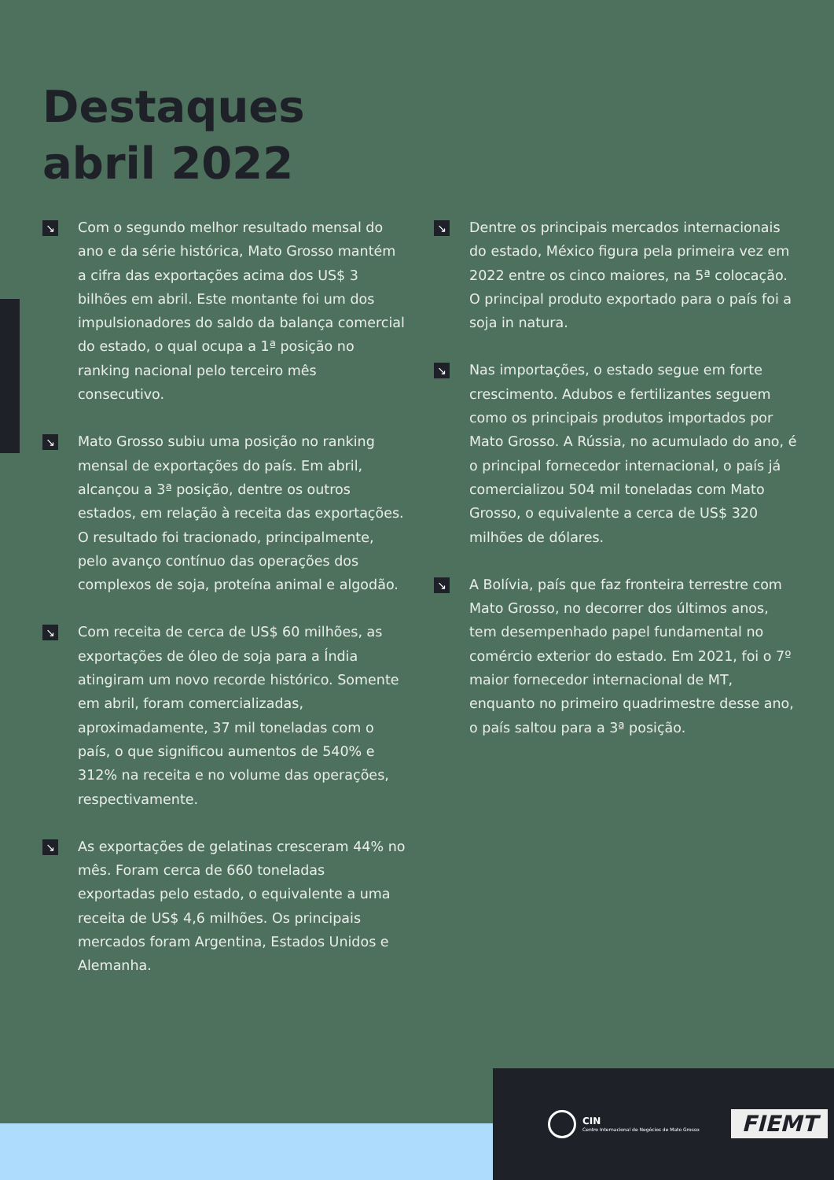Destaques
abril 2022
↘
Com o segundo melhor resultado mensal do ano e da série histórica, Mato Grosso mantém a cifra das exportações acima dos US$ 3 bilhões em abril. Este montante foi um dos impulsionadores do saldo da balança comercial do estado, o qual ocupa a 1ª posição no ranking nacional pelo terceiro mês consecutivo.
↘
Mato Grosso subiu uma posição no ranking mensal de exportações do país. Em abril, alcançou a 3ª posição, dentre os outros estados, em relação à receita das exportações. O resultado foi tracionado, principalmente, pelo avanço contínuo das operações dos complexos de soja, proteína animal e algodão.
↘
Com receita de cerca de US$ 60 milhões, as exportações de óleo de soja para a Índia atingiram um novo recorde histórico. Somente em abril, foram comercializadas, aproximadamente, 37 mil toneladas com o país, o que significou aumentos de 540% e 312% na receita e no volume das operações, respectivamente.
↘
As exportações de gelatinas cresceram 44% no mês. Foram cerca de 660 toneladas exportadas pelo estado, o equivalente a uma receita de US$ 4,6 milhões. Os principais mercados foram Argentina, Estados Unidos e Alemanha.
↘
Dentre os principais mercados internacionais do estado, México figura pela primeira vez em 2022 entre os cinco maiores, na 5ª colocação. O principal produto exportado para o país foi a soja in natura.
↘
Nas importações, o estado segue em forte crescimento. Adubos e fertilizantes seguem como os principais produtos importados por Mato Grosso. A Rússia, no acumulado do ano, é o principal fornecedor internacional, o país já comercializou 504 mil toneladas com Mato Grosso, o equivalente a cerca de US$ 320 milhões de dólares.
↘
A Bolívia, país que faz fronteira terrestre com Mato Grosso, no decorrer dos últimos anos, tem desempenhado papel fundamental no comércio exterior do estado. Em 2021, foi o 7º maior fornecedor internacional de MT, enquanto no primeiro quadrimestre desse ano, o país saltou para a 3ª posição.
CIN
Centro Internacional de Negócios de Mato Grosso
FIEMT